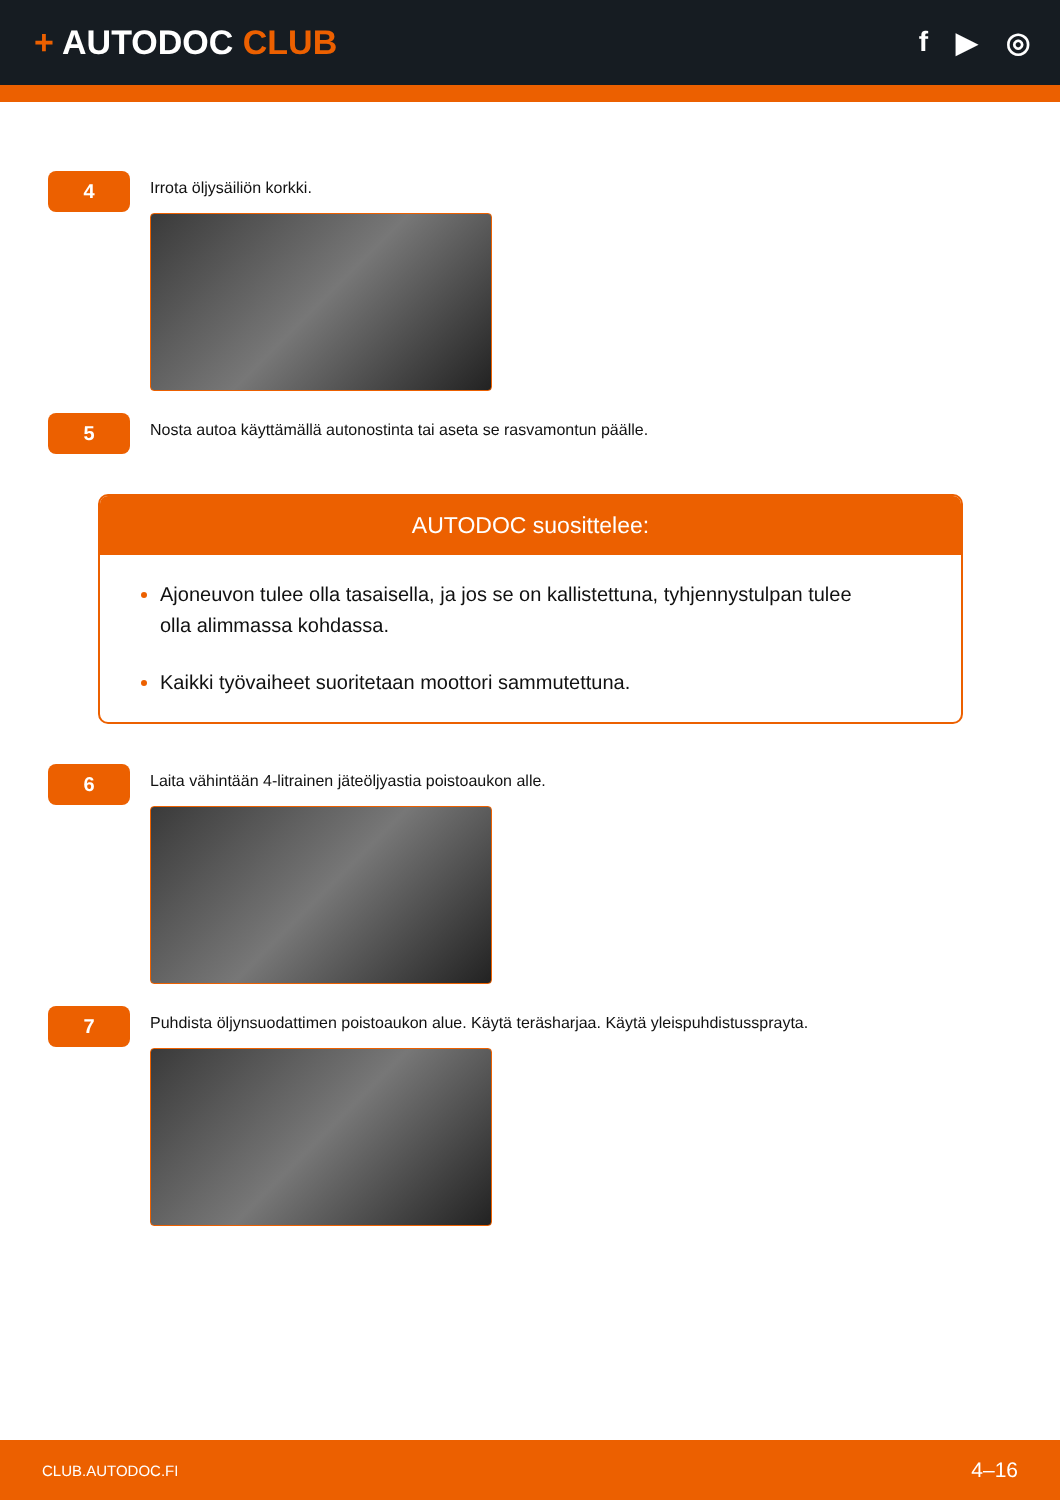+ AUTODOC CLUB
f ▶ ◎
4
Irrota öljysäiliön korkki.
5
Nosta autoa käyttämällä autonostinta tai aseta se rasvamontun päälle.
AUTODOC suosittelee:
Ajoneuvon tulee olla tasaisella, ja jos se on kallistettuna, tyhjennystulpan tulee olla alimmassa kohdassa.
Kaikki työvaiheet suoritetaan moottori sammutettuna.
6
Laita vähintään 4-litrainen jäteöljyastia poistoaukon alle.
7
Puhdista öljynsuodattimen poistoaukon alue. Käytä teräsharjaa. Käytä yleispuhdistussprayta.
CLUB.AUTODOC.FI 4–16